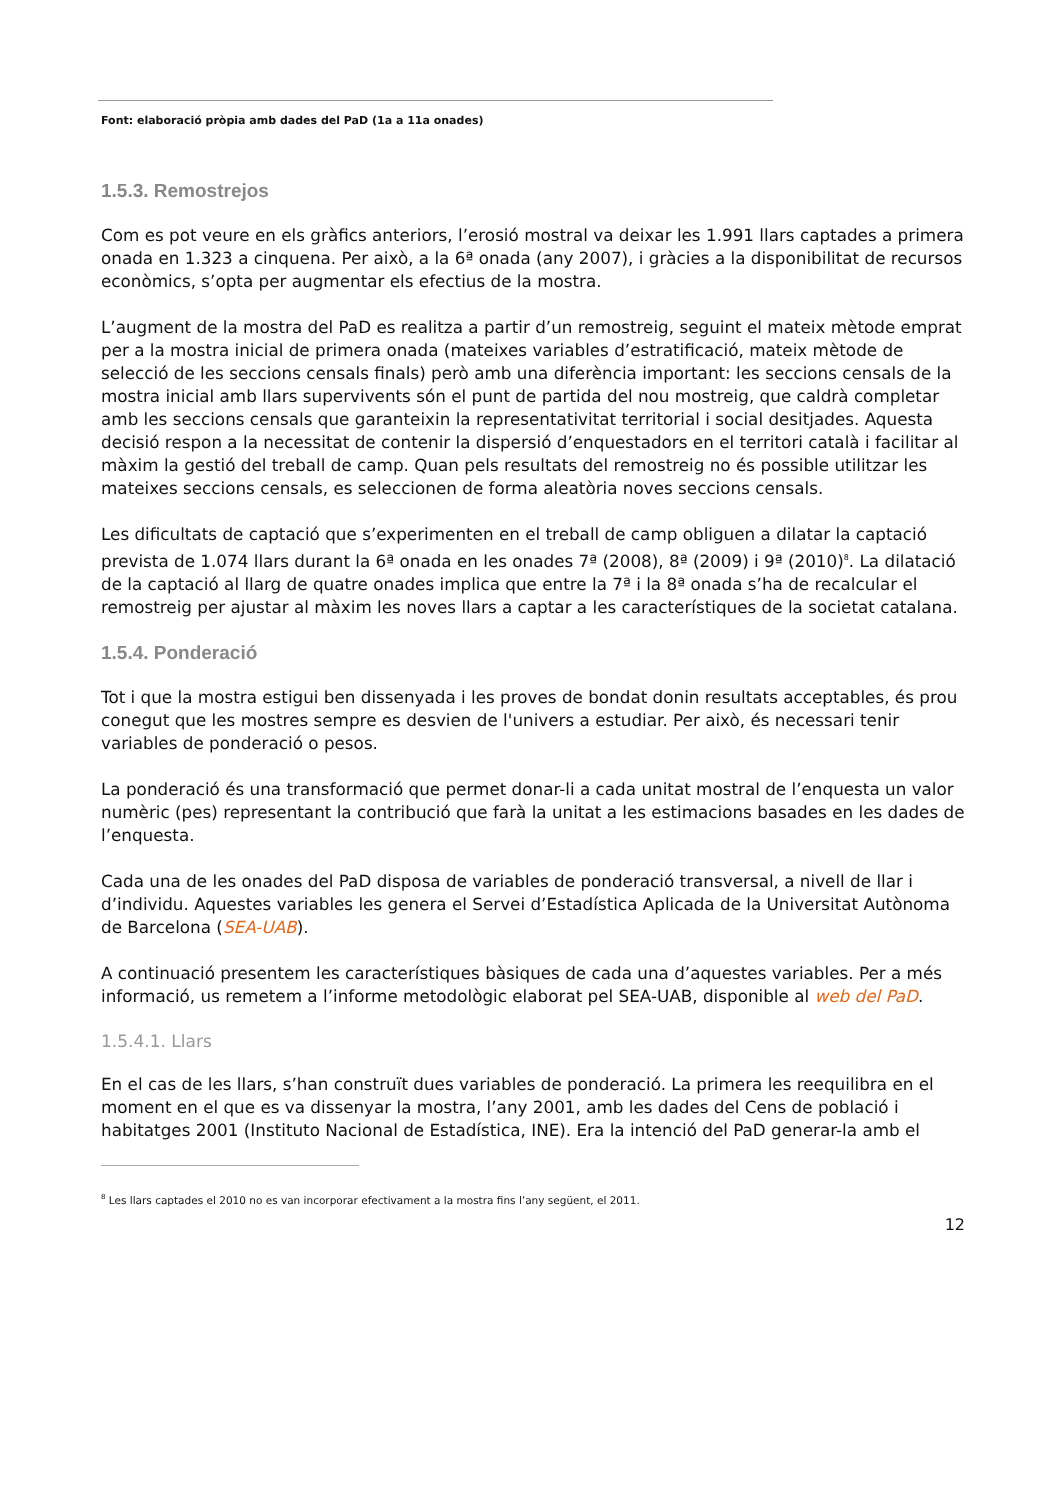Font: elaboració pròpia amb dades del PaD (1a a 11a onades)
1.5.3. Remostrejos
Com es pot veure en els gràfics anteriors, l’erosió mostral va deixar les 1.991 llars captades a primera onada en 1.323 a cinquena. Per això, a la 6ª onada (any 2007), i gràcies a la disponibilitat de recursos econòmics, s’opta per augmentar els efectius de la mostra.
L’augment de la mostra del PaD es realitza a partir d’un remostreig, seguint el mateix mètode emprat per a la mostra inicial de primera onada (mateixes variables d’estratificació, mateix mètode de selecció de les seccions censals finals) però amb una diferència important: les seccions censals de la mostra inicial amb llars supervivents són el punt de partida del nou mostreig, que caldrà completar amb les seccions censals que garanteixin la representativitat territorial i social desitjades. Aquesta decisió respon a la necessitat de contenir la dispersió d’enquestadors en el territori català i facilitar al màxim la gestió del treball de camp. Quan pels resultats del remostreig no és possible utilitzar les mateixes seccions censals, es seleccionen de forma aleatòria noves seccions censals.
Les dificultats de captació que s’experimenten en el treball de camp obliguen a dilatar la captació prevista de 1.074 llars durant la 6ª onada en les onades 7ª (2008), 8ª (2009) i 9ª (2010)<sup>8</sup>. La dilatació de la captació al llarg de quatre onades implica que entre la 7ª i la 8ª onada s’ha de recalcular el remostreig per ajustar al màxim les noves llars a captar a les característiques de la societat catalana.
1.5.4. Ponderació
Tot i que la mostra estigui ben dissenyada i les proves de bondat donin resultats acceptables, és prou conegut que les mostres sempre es desvien de l'univers a estudiar. Per això, és necessari tenir variables de ponderació o pesos.
La ponderació és una transformació que permet donar-li a cada unitat mostral de l’enquesta un valor numèric (pes) representant la contribució que farà la unitat a les estimacions basades en les dades de l’enquesta.
Cada una de les onades del PaD disposa de variables de ponderació transversal, a nivell de llar i d’individu. Aquestes variables les genera el Servei d’Estadística Aplicada de la Universitat Autònoma de Barcelona (SEA-UAB).
A continuació presentem les característiques bàsiques de cada una d’aquestes variables. Per a més informació, us remetem a l’informe metodològic elaborat pel SEA-UAB, disponible al web del PaD.
1.5.4.1. Llars
En el cas de les llars, s’han construït dues variables de ponderació. La primera les reequilibra en el moment en el que es va dissenyar la mostra, l’any 2001, amb les dades del Cens de població i habitatges 2001 (Instituto Nacional de Estadística, INE). Era la intenció del PaD generar-la amb el
<sup>8</sup> Les llars captades el 2010 no es van incorporar efectivament a la mostra fins l’any següent, el 2011.
12